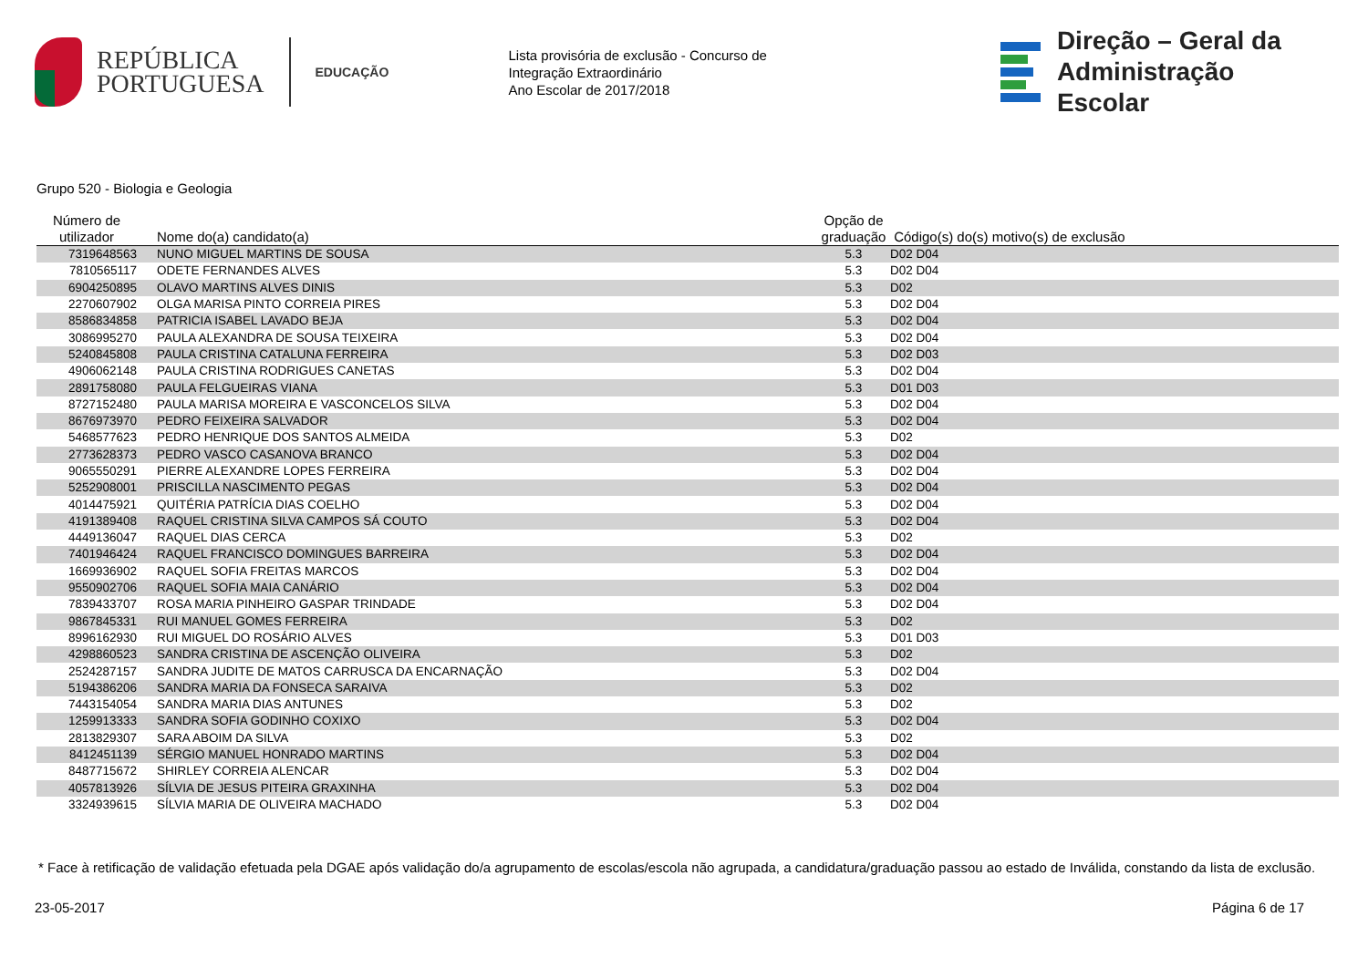REPÚBLICA
PORTUGUESA
EDUCAÇÃO
Lista provisória de exclusão - Concurso de
Integração Extraordinário
Ano Escolar de 2017/2018
Direção – Geral da
Administração Escolar
Grupo 520 - Biologia e Geologia
| Número de utilizador | Nome do(a) candidato(a) | Opção de graduação | Código(s) do(s) motivo(s) de exclusão |
| --- | --- | --- | --- |
| 7319648563 | NUNO MIGUEL MARTINS DE SOUSA | 5.3 | D02 D04 |
| 7810565117 | ODETE FERNANDES ALVES | 5.3 | D02 D04 |
| 6904250895 | OLAVO MARTINS ALVES DINIS | 5.3 | D02 |
| 2270607902 | OLGA MARISA PINTO CORREIA PIRES | 5.3 | D02 D04 |
| 8586834858 | PATRICIA ISABEL LAVADO BEJA | 5.3 | D02 D04 |
| 3086995270 | PAULA ALEXANDRA DE SOUSA TEIXEIRA | 5.3 | D02 D04 |
| 5240845808 | PAULA CRISTINA CATALUNA FERREIRA | 5.3 | D02 D03 |
| 4906062148 | PAULA CRISTINA RODRIGUES CANETAS | 5.3 | D02 D04 |
| 2891758080 | PAULA FELGUEIRAS VIANA | 5.3 | D01 D03 |
| 8727152480 | PAULA MARISA MOREIRA E VASCONCELOS SILVA | 5.3 | D02 D04 |
| 8676973970 | PEDRO FEIXEIRA SALVADOR | 5.3 | D02 D04 |
| 5468577623 | PEDRO HENRIQUE DOS SANTOS ALMEIDA | 5.3 | D02 |
| 2773628373 | PEDRO VASCO CASANOVA BRANCO | 5.3 | D02 D04 |
| 9065550291 | PIERRE ALEXANDRE LOPES FERREIRA | 5.3 | D02 D04 |
| 5252908001 | PRISCILLA NASCIMENTO PEGAS | 5.3 | D02 D04 |
| 4014475921 | QUITÉRIA PATRÍCIA DIAS COELHO | 5.3 | D02 D04 |
| 4191389408 | RAQUEL CRISTINA SILVA CAMPOS SÁ COUTO | 5.3 | D02 D04 |
| 4449136047 | RAQUEL DIAS CERCA | 5.3 | D02 |
| 7401946424 | RAQUEL FRANCISCO DOMINGUES BARREIRA | 5.3 | D02 D04 |
| 1669936902 | RAQUEL SOFIA FREITAS MARCOS | 5.3 | D02 D04 |
| 9550902706 | RAQUEL SOFIA MAIA CANÁRIO | 5.3 | D02 D04 |
| 7839433707 | ROSA MARIA PINHEIRO GASPAR TRINDADE | 5.3 | D02 D04 |
| 9867845331 | RUI MANUEL GOMES FERREIRA | 5.3 | D02 |
| 8996162930 | RUI MIGUEL DO ROSÁRIO ALVES | 5.3 | D01 D03 |
| 4298860523 | SANDRA CRISTINA DE ASCENÇÃO OLIVEIRA | 5.3 | D02 |
| 2524287157 | SANDRA JUDITE DE MATOS CARRUSCA DA ENCARNAÇÃO | 5.3 | D02 D04 |
| 5194386206 | SANDRA MARIA DA FONSECA SARAIVA | 5.3 | D02 |
| 7443154054 | SANDRA MARIA DIAS ANTUNES | 5.3 | D02 |
| 1259913333 | SANDRA SOFIA GODINHO COXIXO | 5.3 | D02 D04 |
| 2813829307 | SARA ABOIM DA SILVA | 5.3 | D02 |
| 8412451139 | SÉRGIO MANUEL HONRADO MARTINS | 5.3 | D02 D04 |
| 8487715672 | SHIRLEY CORREIA ALENCAR | 5.3 | D02 D04 |
| 4057813926 | SÍLVIA DE JESUS PITEIRA GRAXINHA | 5.3 | D02 D04 |
| 3324939615 | SÍLVIA MARIA DE OLIVEIRA MACHADO | 5.3 | D02 D04 |
* Face à retificação de validação efetuada pela DGAE após validação do/a agrupamento de escolas/escola não agrupada, a candidatura/graduação passou ao estado de Inválida, constando da lista de exclusão.
23-05-2017 Página 6 de 17